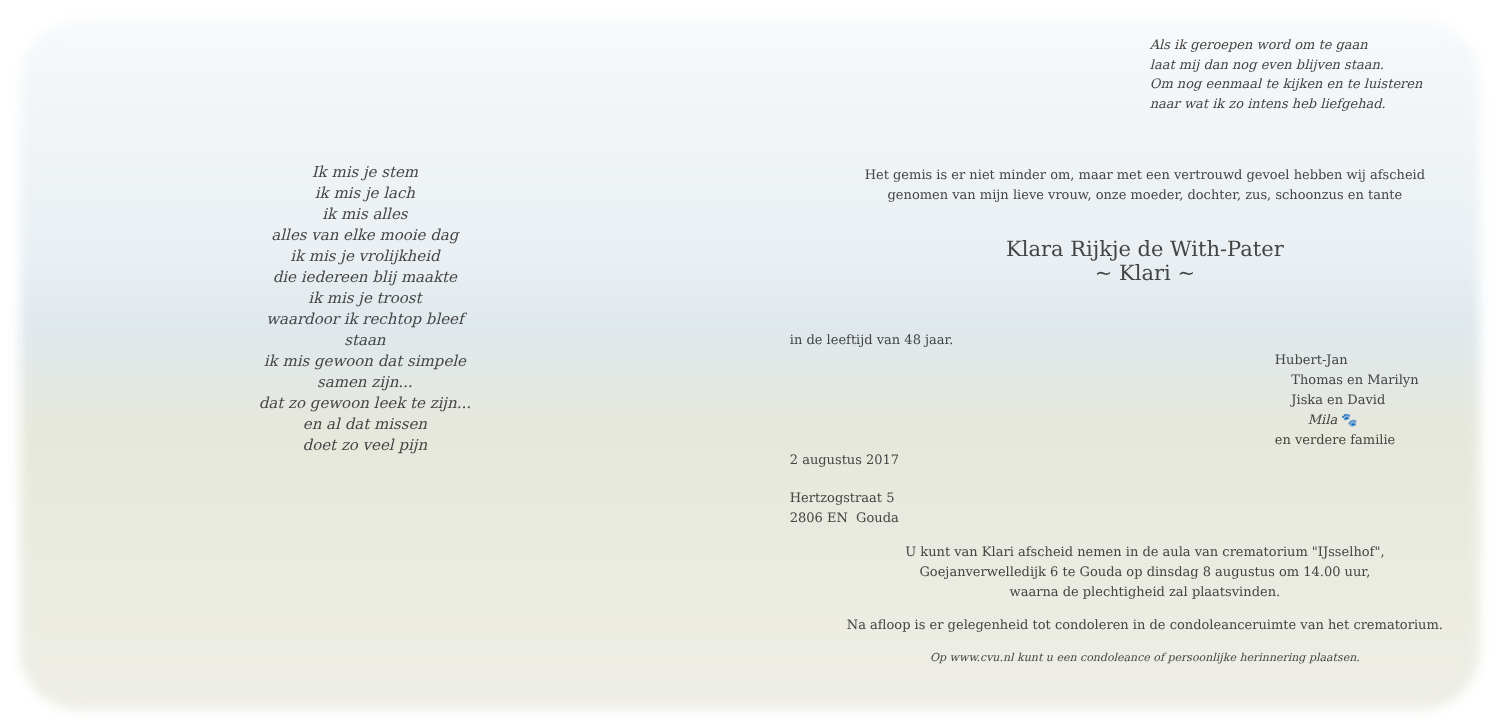Ik mis je stem
ik mis je lach
ik mis alles
alles van elke mooie dag
ik mis je vrolijkheid
die iedereen blij maakte
ik mis je troost
waardoor ik rechtop bleef
staan
ik mis gewoon dat simpele
samen zijn...
dat zo gewoon leek te zijn...
en al dat missen
doet zo veel pijn
Als ik geroepen word om te gaan
laat mij dan nog even blijven staan.
Om nog eenmaal te kijken en te luisteren
naar wat ik zo intens heb liefgehad.
Het gemis is er niet minder om, maar met een vertrouwd gevoel hebben wij afscheid
genomen van mijn lieve vrouw, onze moeder, dochter, zus, schoonzus en tante
Klara Rijkje de With-Pater
~ Klari ~
in de leeftijd van 48 jaar.
Hubert-Jan
Thomas en Marilyn
Jiska en David
Mila 🐾
en verdere familie
2 augustus 2017
Hertzogstraat 5
2806 EN Gouda
U kunt van Klari afscheid nemen in de aula van crematorium "IJsselhof",
Goejanverwelledijk 6 te Gouda op dinsdag 8 augustus om 14.00 uur,
waarna de plechtigheid zal plaatsvinden.
Na afloop is er gelegenheid tot condoleren in de condoleanceruimte van het crematorium.
Op www.cvu.nl kunt u een condoleance of persoonlijke herinnering plaatsen.